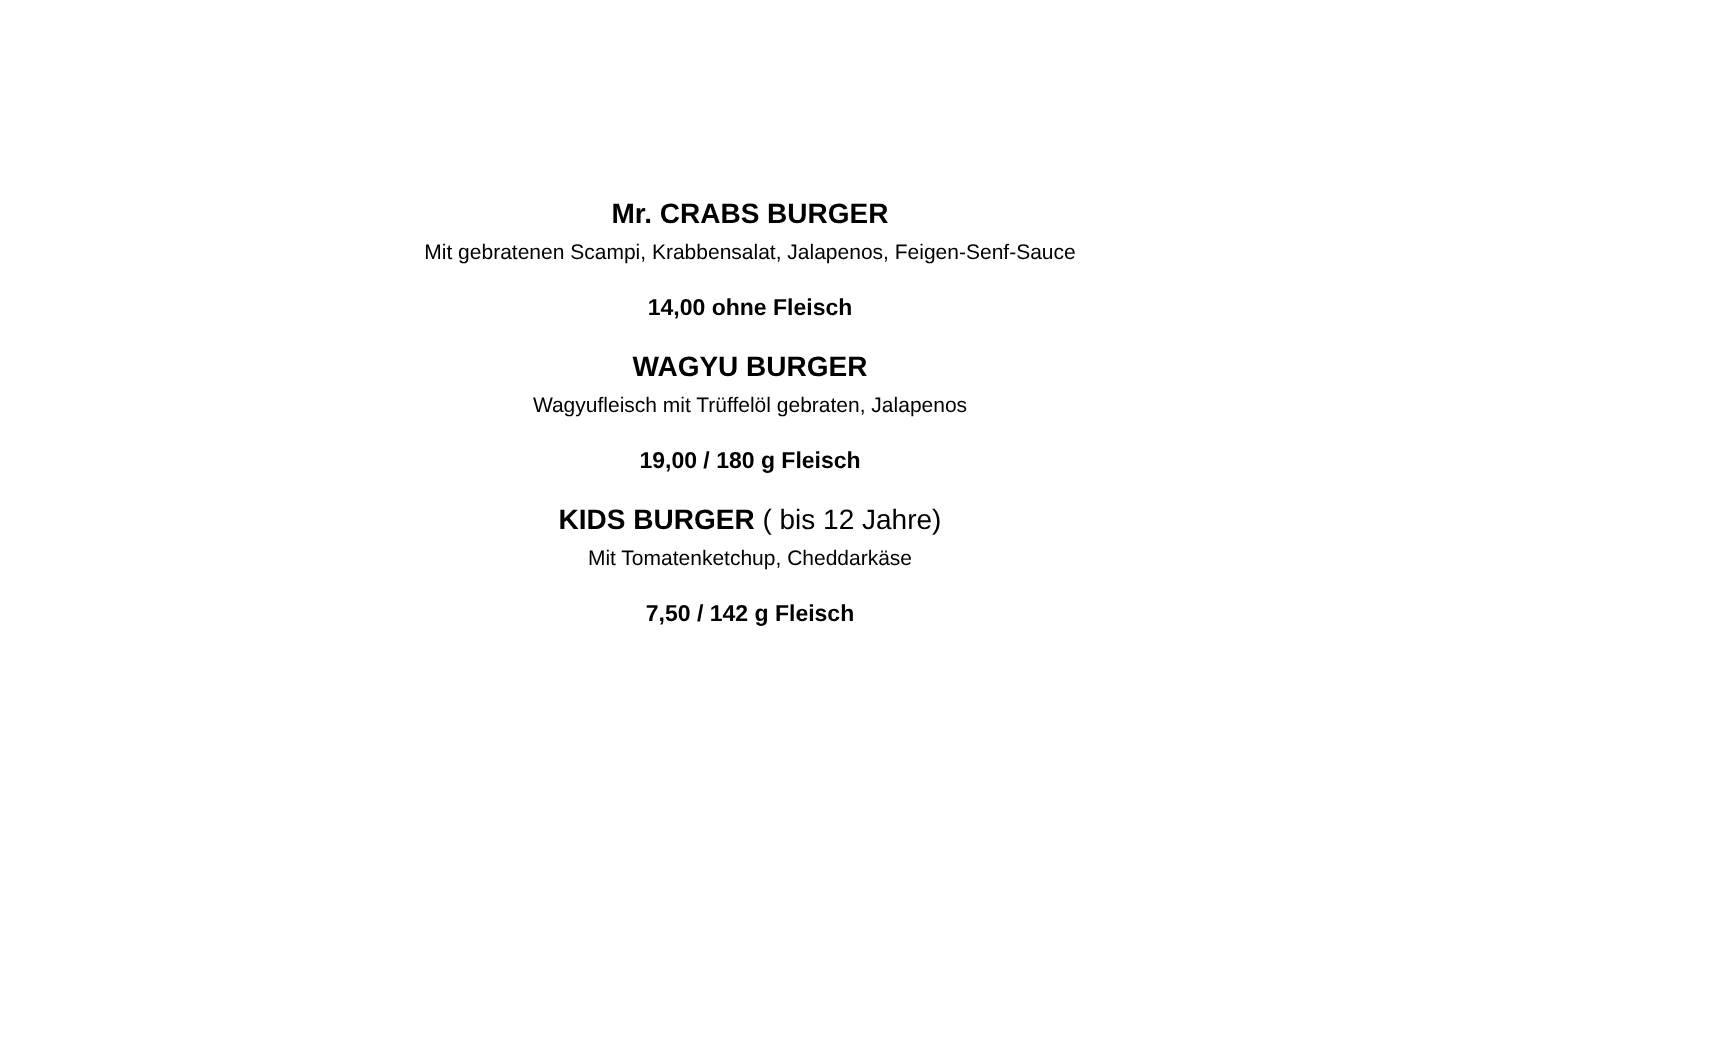Mr. CRABS BURGER
Mit gebratenen Scampi, Krabbensalat, Jalapenos, Feigen-Senf-Sauce
14,00 ohne Fleisch
WAGYU BURGER
Wagyufleisch mit Trüffelöl gebraten, Jalapenos
19,00 / 180 g Fleisch
KIDS BURGER ( bis 12 Jahre)
Mit Tomatenketchup, Cheddarkäse
7,50 / 142 g Fleisch